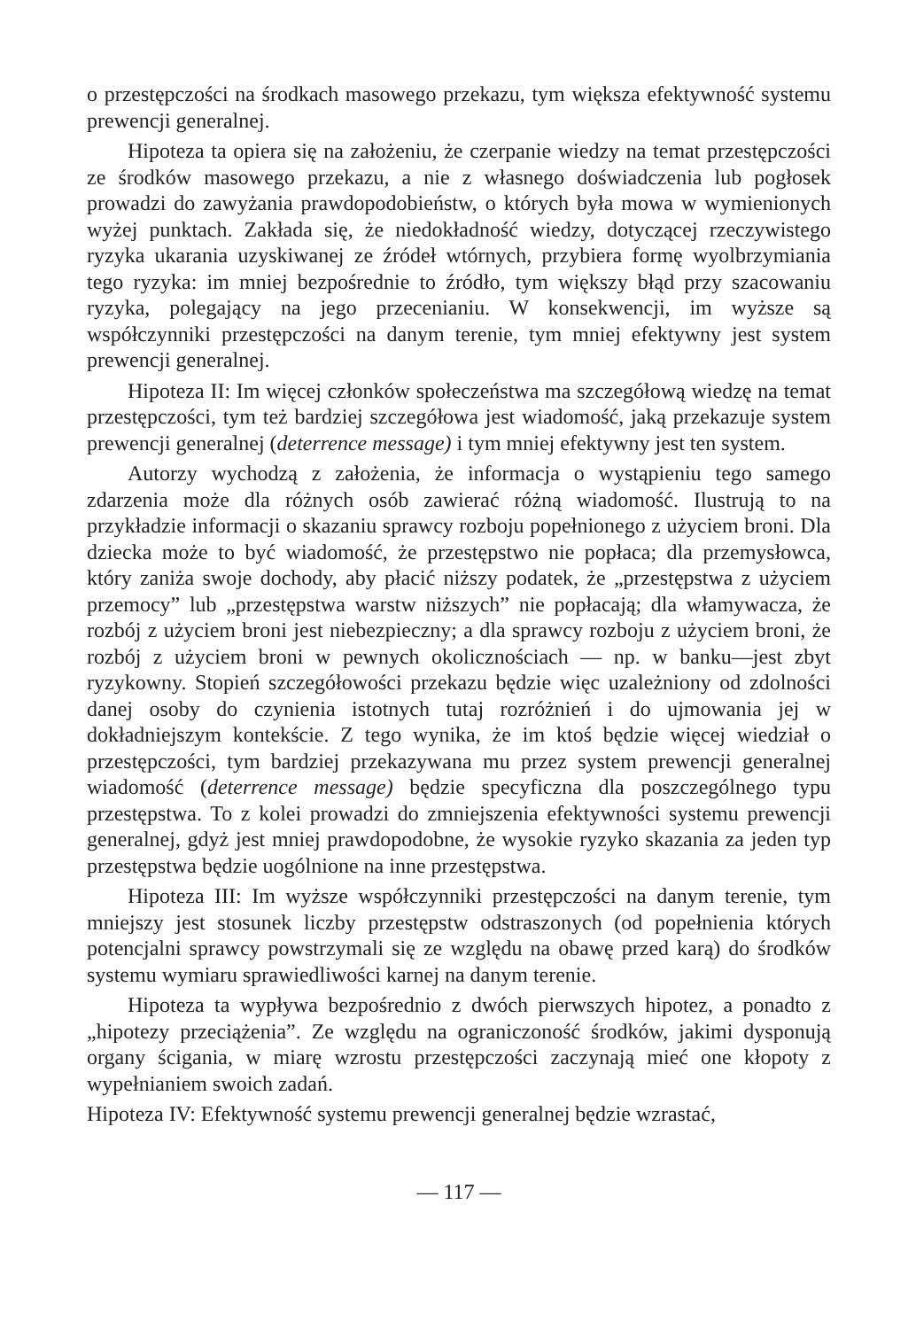o przestępczości na środkach masowego przekazu, tym większa efektywność systemu prewencji generalnej.
Hipoteza ta opiera się na założeniu, że czerpanie wiedzy na temat przestępczości ze środków masowego przekazu, a nie z własnego doświadczenia lub pogłosek prowadzi do zawyżania prawdopodobieństw, o których była mowa w wymienionych wyżej punktach. Zakłada się, że niedokładność wiedzy, dotyczącej rzeczywistego ryzyka ukarania uzyskiwanej ze źródeł wtórnych, przybiera formę wyolbrzymiania tego ryzyka: im mniej bezpośrednie to źródło, tym większy błąd przy szacowaniu ryzyka, polegający na jego przecenianiu. W konsekwencji, im wyższe są współczynniki przestępczości na danym terenie, tym mniej efektywny jest system prewencji generalnej.
Hipoteza II: Im więcej członków społeczeństwa ma szczegółową wiedzę na temat przestępczości, tym też bardziej szczegółowa jest wiadomość, jaką przekazuje system prewencji generalnej (deterrence message) i tym mniej efektywny jest ten system.
Autorzy wychodzą z założenia, że informacja o wystąpieniu tego samego zdarzenia może dla różnych osób zawierać różną wiadomość. Ilustrują to na przykładzie informacji o skazaniu sprawcy rozboju popełnionego z użyciem broni. Dla dziecka może to być wiadomość, że przestępstwo nie popłaca; dla przemysłowca, który zaniża swoje dochody, aby płacić niższy podatek, że „przestępstwa z użyciem przemocy” lub „przestępstwa warstw niższych” nie popłacają; dla włamywacza, że rozbój z użyciem broni jest niebezpieczny; a dla sprawcy rozboju z użyciem broni, że rozbój z użyciem broni w pewnych okolicznościach — np. w banku—jest zbyt ryzykowny. Stopień szczegółowości przekazu będzie więc uzależniony od zdolności danej osoby do czynienia istotnych tutaj rozróżnień i do ujmowania jej w dokładniejszym kontekście. Z tego wynika, że im ktoś będzie więcej wiedział o przestępczości, tym bardziej przekazywana mu przez system prewencji generalnej wiadomość (deterrence message) będzie specyficzna dla poszczególnego typu przestępstwa. To z kolei prowadzi do zmniejszenia efektywności systemu prewencji generalnej, gdyż jest mniej prawdopodobne, że wysokie ryzyko skazania za jeden typ przestępstwa będzie uogólnione na inne przestępstwa.
Hipoteza III: Im wyższe współczynniki przestępczości na danym terenie, tym mniejszy jest stosunek liczby przestępstw odstraszonych (od popełnienia których potencjalni sprawcy powstrzymali się ze względu na obawę przed karą) do środków systemu wymiaru sprawiedliwości karnej na danym terenie.
Hipoteza ta wypływa bezpośrednio z dwóch pierwszych hipotez, a ponadto z „hipotezy przeciążenia”. Ze względu na ograniczoność środków, jakimi dysponują organy ścigania, w miarę wzrostu przestępczości zaczynają mieć one kłopoty z wypełnianiem swoich zadań.
Hipoteza IV: Efektywność systemu prewencji generalnej będzie wzrastać,
— 117 —